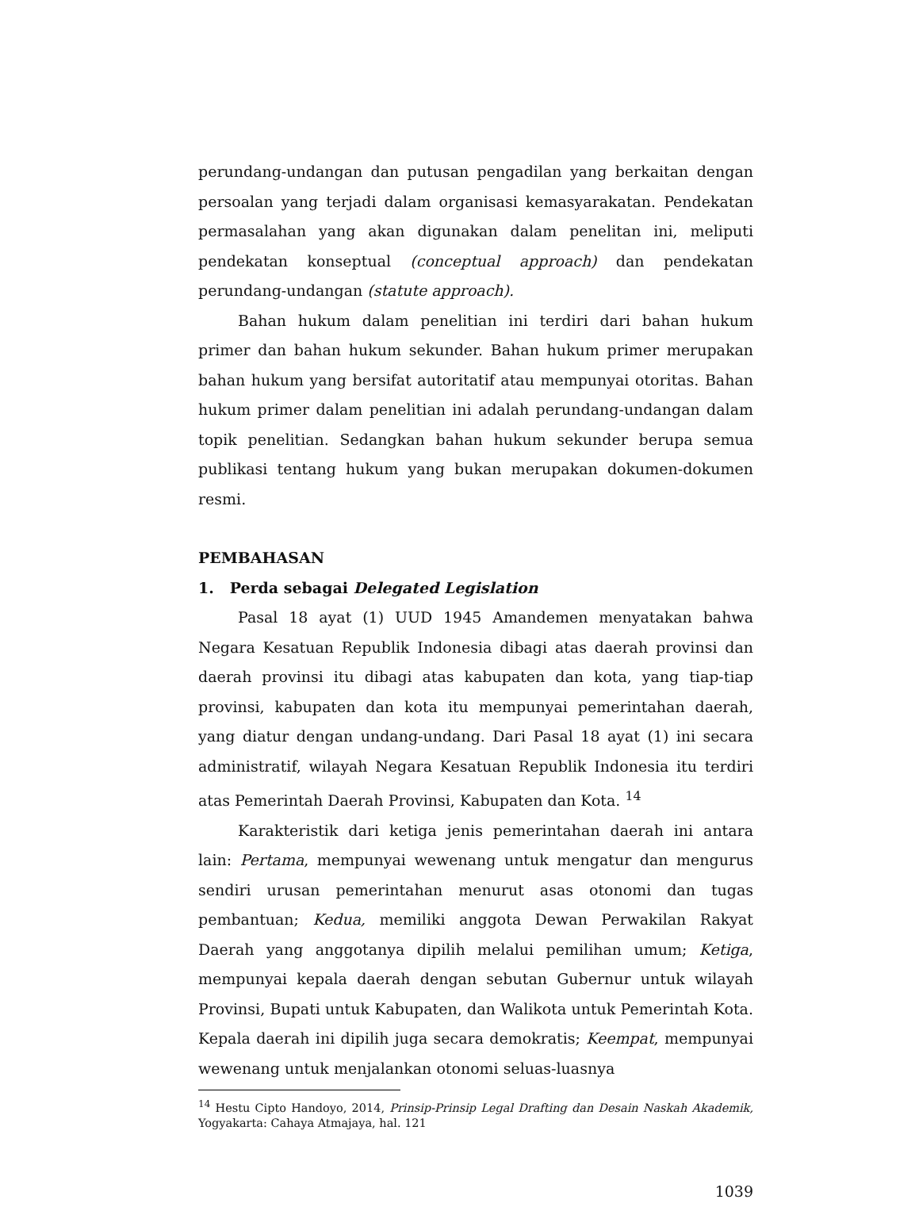perundang-undangan dan putusan pengadilan yang berkaitan dengan persoalan yang terjadi dalam organisasi kemasyarakatan. Pendekatan permasalahan yang akan digunakan dalam penelitan ini, meliputi pendekatan konseptual (conceptual approach) dan pendekatan perundang-undangan (statute approach).
Bahan hukum dalam penelitian ini terdiri dari bahan hukum primer dan bahan hukum sekunder. Bahan hukum primer merupakan bahan hukum yang bersifat autoritatif atau mempunyai otoritas. Bahan hukum primer dalam penelitian ini adalah perundang-undangan dalam topik penelitian. Sedangkan bahan hukum sekunder berupa semua publikasi tentang hukum yang bukan merupakan dokumen-dokumen resmi.
PEMBAHASAN
1. Perda sebagai Delegated Legislation
Pasal 18 ayat (1) UUD 1945 Amandemen menyatakan bahwa Negara Kesatuan Republik Indonesia dibagi atas daerah provinsi dan daerah provinsi itu dibagi atas kabupaten dan kota, yang tiap-tiap provinsi, kabupaten dan kota itu mempunyai pemerintahan daerah, yang diatur dengan undang-undang. Dari Pasal 18 ayat (1) ini secara administratif, wilayah Negara Kesatuan Republik Indonesia itu terdiri atas Pemerintah Daerah Provinsi, Kabupaten dan Kota. <sup>14</sup>
Karakteristik dari ketiga jenis pemerintahan daerah ini antara lain: Pertama, mempunyai wewenang untuk mengatur dan mengurus sendiri urusan pemerintahan menurut asas otonomi dan tugas pembantuan; Kedua, memiliki anggota Dewan Perwakilan Rakyat Daerah yang anggotanya dipilih melalui pemilihan umum; Ketiga, mempunyai kepala daerah dengan sebutan Gubernur untuk wilayah Provinsi, Bupati untuk Kabupaten, dan Walikota untuk Pemerintah Kota. Kepala daerah ini dipilih juga secara demokratis; Keempat, mempunyai wewenang untuk menjalankan otonomi seluas-luasnya
<sup>14</sup> Hestu Cipto Handoyo, 2014, Prinsip-Prinsip Legal Drafting dan Desain Naskah Akademik, Yogyakarta: Cahaya Atmajaya, hal. 121
1039